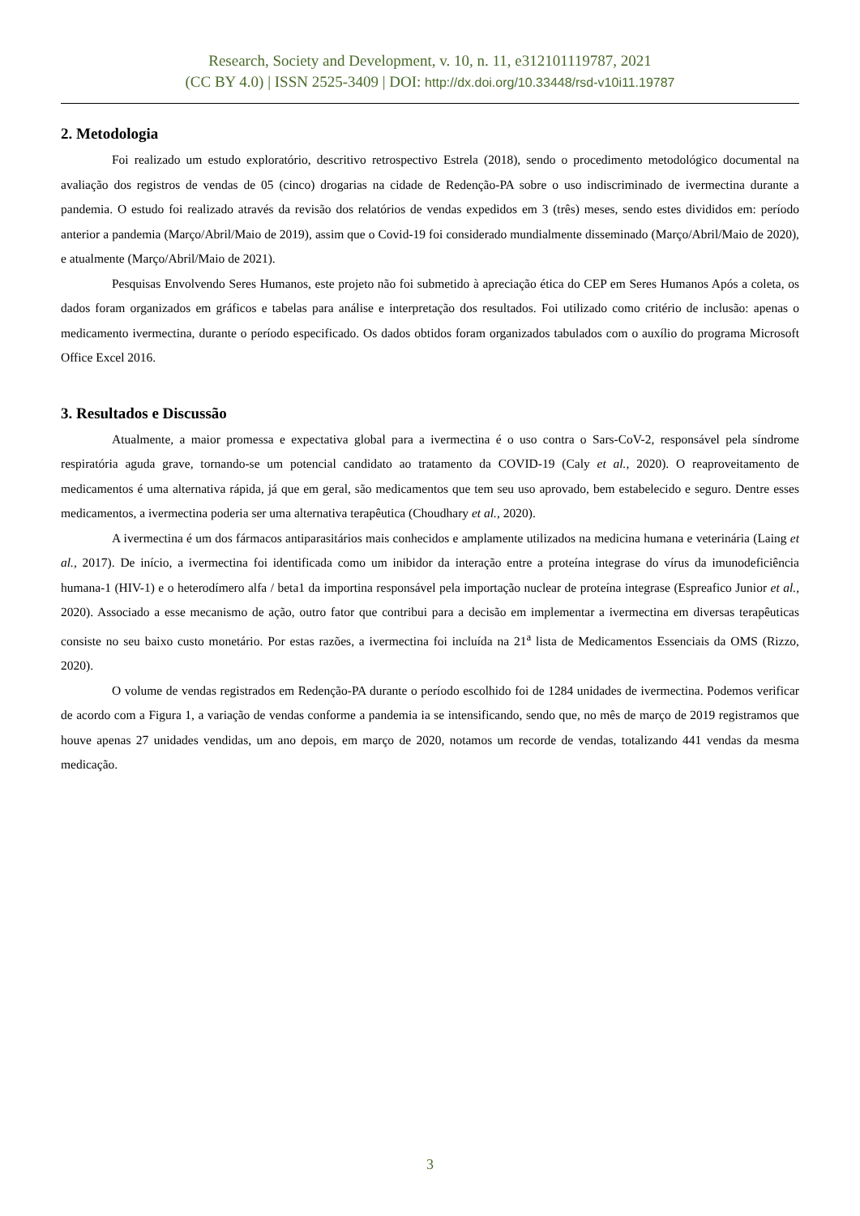Research, Society and Development, v. 10, n. 11, e312101119787, 2021
(CC BY 4.0) | ISSN 2525-3409 | DOI: http://dx.doi.org/10.33448/rsd-v10i11.19787
2. Metodologia
Foi realizado um estudo exploratório, descritivo retrospectivo Estrela (2018), sendo o procedimento metodológico documental na avaliação dos registros de vendas de 05 (cinco) drogarias na cidade de Redenção-PA sobre o uso indiscriminado de ivermectina durante a pandemia. O estudo foi realizado através da revisão dos relatórios de vendas expedidos em 3 (três) meses, sendo estes divididos em: período anterior a pandemia (Março/Abril/Maio de 2019), assim que o Covid-19 foi considerado mundialmente disseminado (Março/Abril/Maio de 2020), e atualmente (Março/Abril/Maio de 2021).
Pesquisas Envolvendo Seres Humanos, este projeto não foi submetido à apreciação ética do CEP em Seres Humanos Após a coleta, os dados foram organizados em gráficos e tabelas para análise e interpretação dos resultados. Foi utilizado como critério de inclusão: apenas o medicamento ivermectina, durante o período especificado. Os dados obtidos foram organizados tabulados com o auxílio do programa Microsoft Office Excel 2016.
3. Resultados e Discussão
Atualmente, a maior promessa e expectativa global para a ivermectina é o uso contra o Sars-CoV-2, responsável pela síndrome respiratória aguda grave, tornando-se um potencial candidato ao tratamento da COVID-19 (Caly et al., 2020). O reaproveitamento de medicamentos é uma alternativa rápida, já que em geral, são medicamentos que tem seu uso aprovado, bem estabelecido e seguro. Dentre esses medicamentos, a ivermectina poderia ser uma alternativa terapêutica (Choudhary et al., 2020).
A ivermectina é um dos fármacos antiparasitários mais conhecidos e amplamente utilizados na medicina humana e veterinária (Laing et al., 2017). De início, a ivermectina foi identificada como um inibidor da interação entre a proteína integrase do vírus da imunodeficiência humana-1 (HIV-1) e o heterodímero alfa / beta1 da importina responsável pela importação nuclear de proteína integrase (Espreafico Junior et al., 2020). Associado a esse mecanismo de ação, outro fator que contribui para a decisão em implementar a ivermectina em diversas terapêuticas consiste no seu baixo custo monetário. Por estas razões, a ivermectina foi incluída na 21<sup>a</sup> lista de Medicamentos Essenciais da OMS (Rizzo, 2020).
O volume de vendas registrados em Redenção-PA durante o período escolhido foi de 1284 unidades de ivermectina. Podemos verificar de acordo com a Figura 1, a variação de vendas conforme a pandemia ia se intensificando, sendo que, no mês de março de 2019 registramos que houve apenas 27 unidades vendidas, um ano depois, em março de 2020, notamos um recorde de vendas, totalizando 441 vendas da mesma medicação.
3